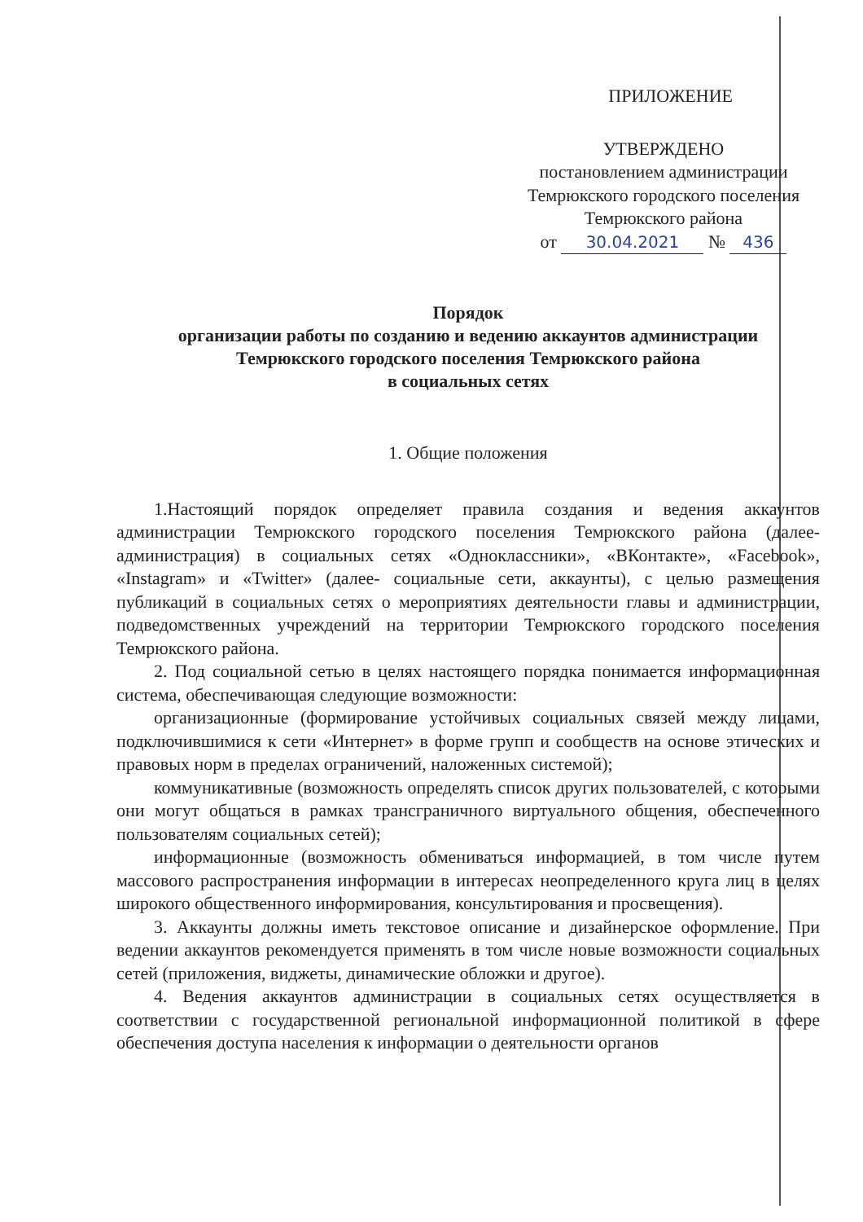ПРИЛОЖЕНИЕ
УТВЕРЖДЕНО
постановлением администрации
Темрюкского городского поселения
Темрюкского района
от 30.04.2021 № 436
Порядок
организации работы по созданию и ведению аккаунтов администрации
Темрюкского городского поселения Темрюкского района
в социальных сетях
1. Общие положения
1.Настоящий порядок определяет правила создания и ведения аккаунтов администрации Темрюкского городского поселения Темрюкского района (далее- администрация) в социальных сетях «Одноклассники», «ВКонтакте», «Facebook», «Instagram» и «Twitter» (далее- социальные сети, аккаунты), с целью размещения публикаций в социальных сетях о мероприятиях деятельности главы и администрации, подведомственных учреждений на территории Темрюкского городского поселения Темрюкского района.
2. Под социальной сетью в целях настоящего порядка понимается информационная система, обеспечивающая следующие возможности:
организационные (формирование устойчивых социальных связей между лицами, подключившимися к сети «Интернет» в форме групп и сообществ на основе этических и правовых норм в пределах ограничений, наложенных системой);
коммуникативные (возможность определять список других пользователей, с которыми они могут общаться в рамках трансграничного виртуального общения, обеспеченного пользователям социальных сетей);
информационные (возможность обмениваться информацией, в том числе путем массового распространения информации в интересах неопределенного круга лиц в целях широкого общественного информирования, консультирования и просвещения).
3. Аккаунты должны иметь текстовое описание и дизайнерское оформление. При ведении аккаунтов рекомендуется применять в том числе новые возможности социальных сетей (приложения, виджеты, динамические обложки и другое).
4. Ведения аккаунтов администрации в социальных сетях осуществляется в соответствии с государственной региональной информационной политикой в сфере обеспечения доступа населения к информации о деятельности органов